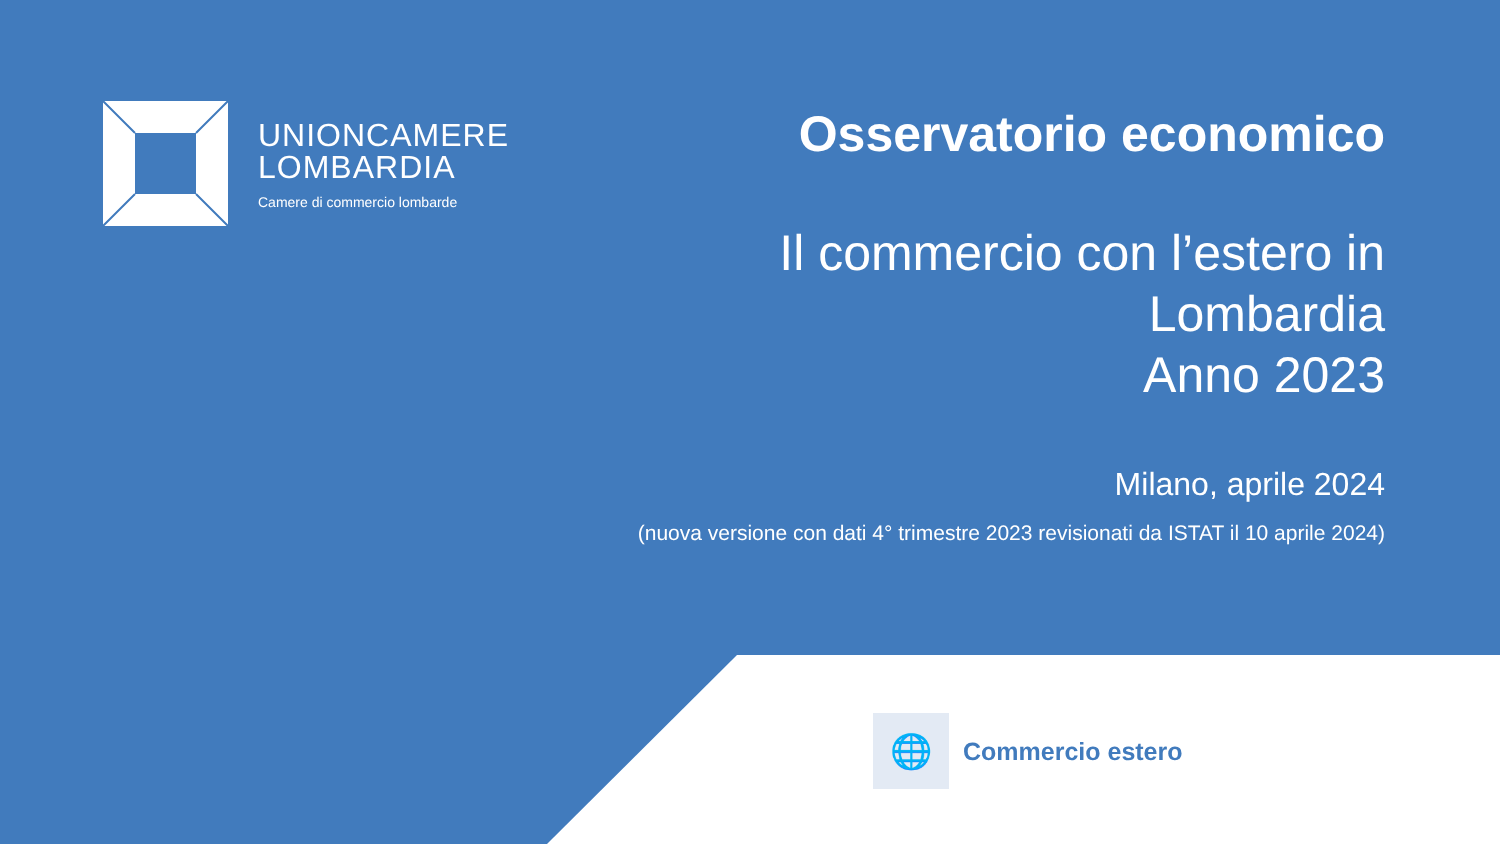UNIONCAMERE
LOMBARDIA
Camere di commercio lombarde
Osservatorio economico
Il commercio con l’estero in
Lombardia
Anno 2023
Milano, aprile 2024
(nuova versione con dati 4° trimestre 2023 revisionati da ISTAT il 10 aprile 2024)
🌐
Commercio estero